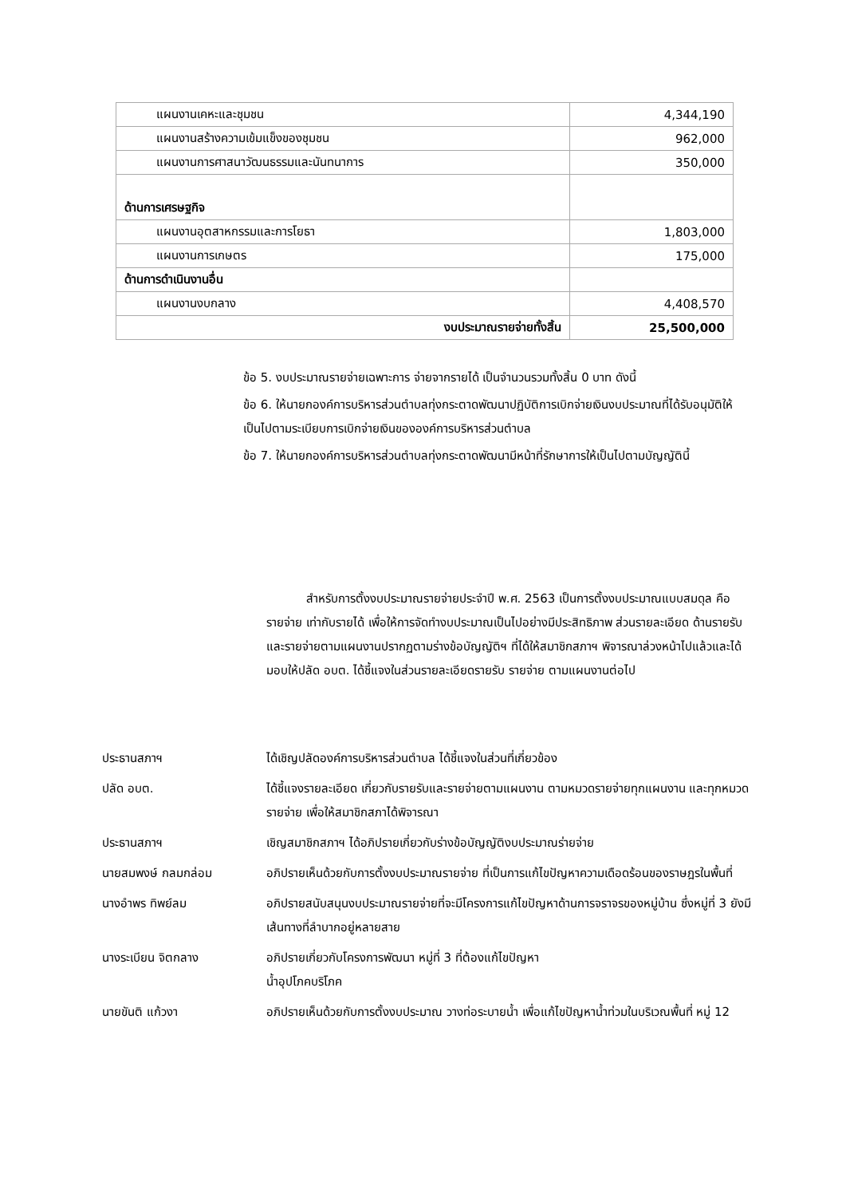| แผนงานเคหะและชุมชน | 4,344,190 |
| แผนงานสร้างความเข้มแข็งของชุมชน | 962,000 |
| แผนงานการศาสนาวัฒนธรรมและนันทนาการ | 350,000 |
| ด้านการเศรษฐกิจ | |
| แผนงานอุตสาหกรรมและการโยธา | 1,803,000 |
| แผนงานการเกษตร | 175,000 |
| ด้านการดำเนินงานอื่น | |
| แผนงานงบกลาง | 4,408,570 |
| งบประมาณรายจ่ายทั้งสิ้น | 25,500,000 |
ข้อ 5. งบประมาณรายจ่ายเฉพาะการ จ่ายจากรายได้ เป็นจำนวนรวมทั้งสิ้น 0 บาท ดังนี้
ข้อ 6. ให้นายกองค์การบริหารส่วนตำบลทุ่งกระตาดพัฒนาปฏิบัติการเบิกจ่ายเงินงบประมาณที่ได้รับอนุมัติให้เป็นไปตามระเบียบการเบิกจ่ายเงินขององค์การบริหารส่วนตำบล
ข้อ 7. ให้นายกองค์การบริหารส่วนตำบลทุ่งกระตาดพัฒนามีหน้าที่รักษาการให้เป็นไปตามบัญญัตินี้
สำหรับการตั้งงบประมาณรายจ่ายประจำปี พ.ศ. 2563 เป็นการตั้งงบประมาณแบบสมดุล คือรายจ่าย เท่ากับรายได้ เพื่อให้การจัดทำงบประมาณเป็นไปอย่างมีประสิทธิภาพ ส่วนรายละเอียด ด้านรายรับและรายจ่ายตามแผนงานปรากฏตามร่างข้อบัญญัติฯ ที่ได้ให้สมาชิกสภาฯ พิจารณาล่วงหน้าไปแล้วและได้มอบให้ปลัด อบต. ได้ชี้แจงในส่วนรายละเอียดรายรับ รายจ่าย ตามแผนงานต่อไป
ประธานสภาฯ ได้เชิญปลัดองค์การบริหารส่วนตำบล ได้ชี้แจงในส่วนที่เกี่ยวข้อง
ปลัด อบต. ได้ชี้แจงรายละเอียด เกี่ยวกับรายรับและรายจ่ายตามแผนงาน ตามหมวดรายจ่ายทุกแผนงาน และทุกหมวดรายจ่าย เพื่อให้สมาชิกสภาได้พิจารณา
ประธานสภาฯ เชิญสมาชิกสภาฯ ได้อภิปรายเกี่ยวกับร่างข้อบัญญัติงบประมาณร่ายจ่าย
นายสมพงษ์ กลมกล่อม อภิปรายเห็นด้วยกับการตั้งงบประมาณรายจ่าย ที่เป็นการแก้ไขปัญหาความเดือดร้อนของราษฎรในพื้นที่
นางอำพร ทิพย์ลม อภิปรายสนับสนุนงบประมาณรายจ่ายที่จะมีโครงการแก้ไขปัญหาด้านการจราจรของหมู่บ้าน ซึ่งหมู่ที่ 3 ยังมีเส้นทางที่ลำบากอยู่หลายสาย
นางระเบียน จิตกลาง อภิปรายเกี่ยวกับโครงการพัฒนา หมู่ที่ 3 ที่ต้องแก้ไขปัญหา
น้ำอุปโภคบริโภค
นายขันติ แก้วงา อภิปรายเห็นด้วยกับการตั้งงบประมาณ วางท่อระบายน้ำ เพื่อแก้ไขปัญหาน้ำท่วมในบริเวณพื้นที่ หมู่ 12